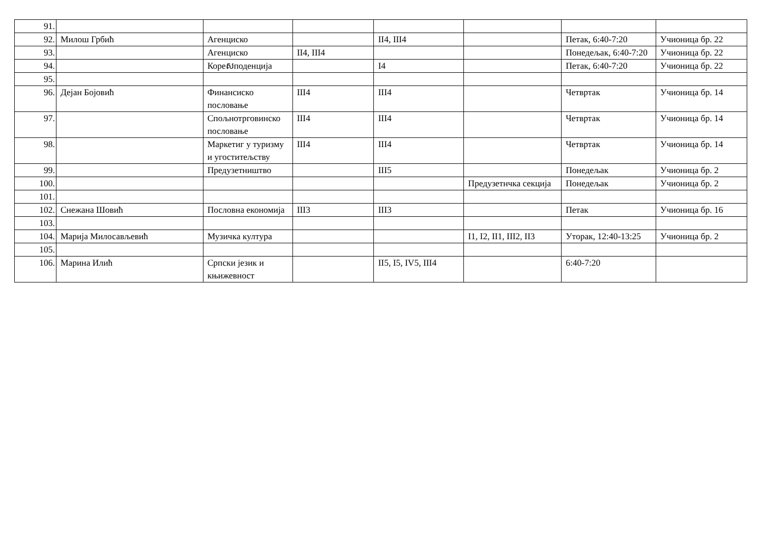| 91. | | | | | | | |
| 92. | Милош Грбић | Агенциско | | II4, III4 | | Петак, 6:40-7:20 | Учионица бр. 22 |
| 93. | | Агенциско | II4, III4 | | | Понедељак, 6:40-7:20 | Учионица бр. 22 |
| 94. | | Кореសподенција | | I4 | | Петак, 6:40-7:20 | Учионица бр. 22 |
| 95. | | | | | | | |
| 96. | Дејан Бојовић | Финансиско пословање | III4 | III4 | | Четвртак | Учионица бр. 14 |
| 97. | | Спољнотрговинско пословање | III4 | III4 | | Четвртак | Учионица бр. 14 |
| 98. | | Маркетиг у туризму и угоститељству | III4 | III4 | | Четвртак | Учионица бр. 14 |
| 99. | | Предузетништво | | III5 | | Понедељак | Учионица бр. 2 |
| 100. | | | | | Предузетнчка секција | Понедељак | Учионица бр. 2 |
| 101. | | | | | | | |
| 102. | Снежана Шовић | Пословна економија | III3 | III3 | | Петак | Учионица бр. 16 |
| 103. | | | | | | | |
| 104. | Марија Милосављевић | Музичка култура | | | I1, I2, II1, III2, II3 | Уторак, 12:40-13:25 | Учионица бр. 2 |
| 105. | | | | | | | |
| 106. | Марина Илић | Српски језик и књижевност | | II5, I5, IV5, III4 | | 6:40-7:20 | |